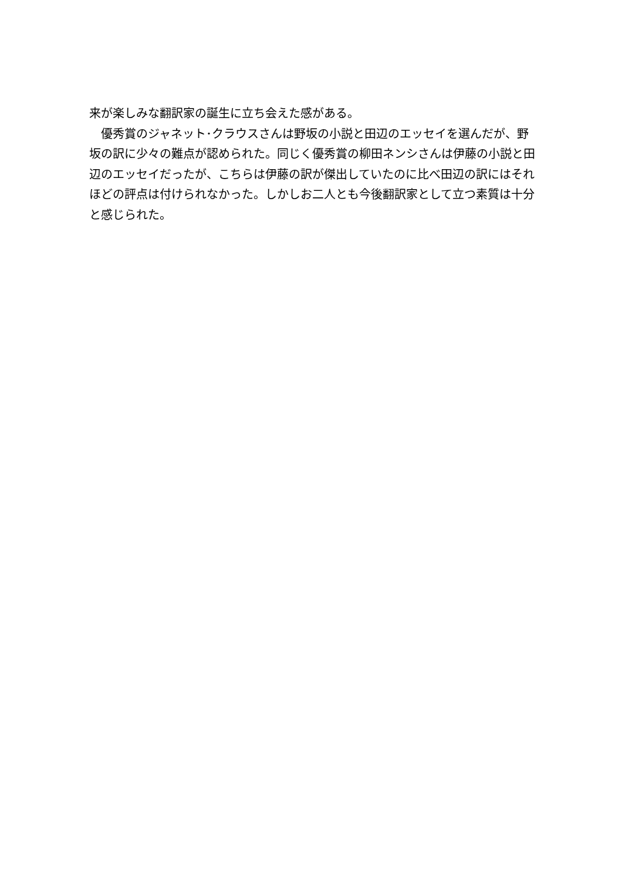来が楽しみな翻訳家の誕生に立ち会えた感がある。
　優秀賞のジャネット･クラウスさんは野坂の小説と田辺のエッセイを選んだが、野坂の訳に少々の難点が認められた。同じく優秀賞の柳田ネンシさんは伊藤の小説と田辺のエッセイだったが、こちらは伊藤の訳が傑出していたのに比べ田辺の訳にはそれほどの評点は付けられなかった。しかしお二人とも今後翻訳家として立つ素質は十分と感じられた。